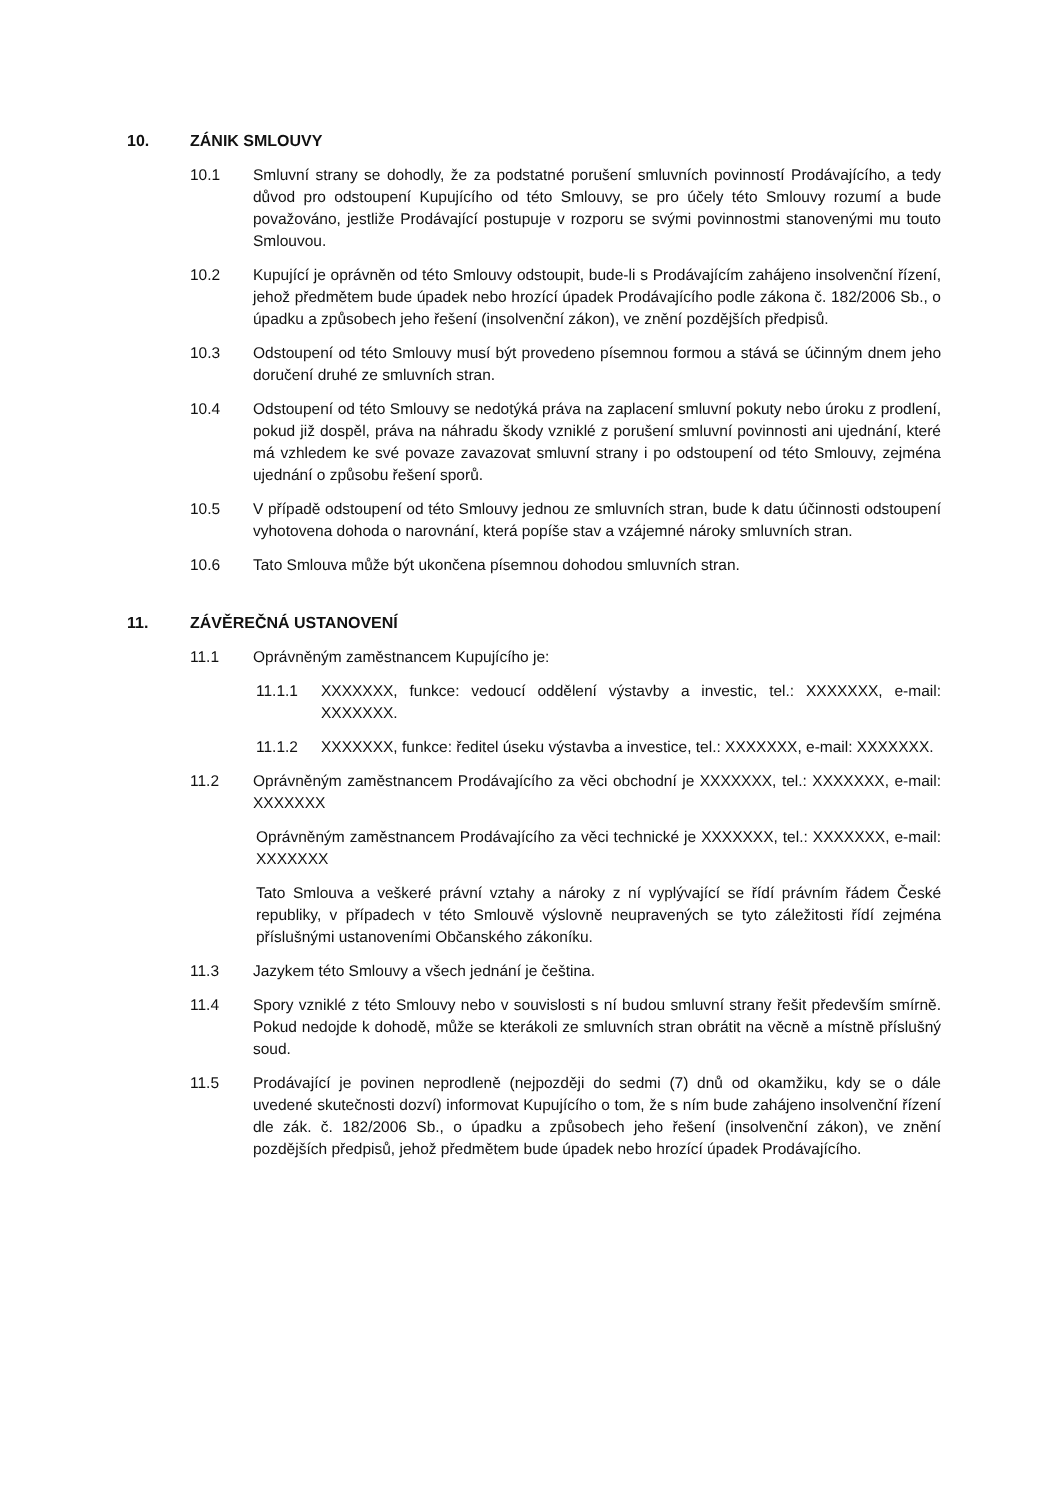10. ZÁNIK SMLOUVY
10.1 Smluvní strany se dohodly, že za podstatné porušení smluvních povinností Prodávajícího, a tedy důvod pro odstoupení Kupujícího od této Smlouvy, se pro účely této Smlouvy rozumí a bude považováno, jestliže Prodávající postupuje v rozporu se svými povinnostmi stanovenými mu touto Smlouvou.
10.2 Kupující je oprávněn od této Smlouvy odstoupit, bude-li s Prodávajícím zahájeno insolvenční řízení, jehož předmětem bude úpadek nebo hrozící úpadek Prodávajícího podle zákona č. 182/2006 Sb., o úpadku a způsobech jeho řešení (insolvenční zákon), ve znění pozdějších předpisů.
10.3 Odstoupení od této Smlouvy musí být provedeno písemnou formou a stává se účinným dnem jeho doručení druhé ze smluvních stran.
10.4 Odstoupení od této Smlouvy se nedotýká práva na zaplacení smluvní pokuty nebo úroku z prodlení, pokud již dospěl, práva na náhradu škody vzniklé z porušení smluvní povinnosti ani ujednání, které má vzhledem ke své povaze zavazovat smluvní strany i po odstoupení od této Smlouvy, zejména ujednání o způsobu řešení sporů.
10.5 V případě odstoupení od této Smlouvy jednou ze smluvních stran, bude k datu účinnosti odstoupení vyhotovena dohoda o narovnání, která popíše stav a vzájemné nároky smluvních stran.
10.6 Tato Smlouva může být ukončena písemnou dohodou smluvních stran.
11. ZÁVĚREČNÁ USTANOVENÍ
11.1 Oprávněným zaměstnancem Kupujícího je:
11.1.1 XXXXXXX, funkce: vedoucí oddělení výstavby a investic, tel.: XXXXXXX, e-mail: XXXXXXX.
11.1.2 XXXXXXX, funkce: ředitel úseku výstavba a investice, tel.: XXXXXXX, e-mail: XXXXXXX.
11.2 Oprávněným zaměstnancem Prodávajícího za věci obchodní je XXXXXXX, tel.: XXXXXXX, e-mail: XXXXXXX
Oprávněným zaměstnancem Prodávajícího za věci technické je XXXXXXX, tel.: XXXXXXX, e-mail: XXXXXXX
Tato Smlouva a veškeré právní vztahy a nároky z ní vyplývající se řídí právním řádem České republiky, v případech v této Smlouvě výslovně neupravených se tyto záležitosti řídí zejména příslušnými ustanoveními Občanského zákoníku.
11.3 Jazykem této Smlouvy a všech jednání je čeština.
11.4 Spory vzniklé z této Smlouvy nebo v souvislosti s ní budou smluvní strany řešit především smírně. Pokud nedojde k dohodě, může se kterákoli ze smluvních stran obrátit na věcně a místně příslušný soud.
11.5 Prodávající je povinen neprodleně (nejpozději do sedmi (7) dnů od okamžiku, kdy se o dále uvedené skutečnosti dozví) informovat Kupujícího o tom, že s ním bude zahájeno insolvenční řízení dle zák. č. 182/2006 Sb., o úpadku a způsobech jeho řešení (insolvenční zákon), ve znění pozdějších předpisů, jehož předmětem bude úpadek nebo hrozící úpadek Prodávajícího.